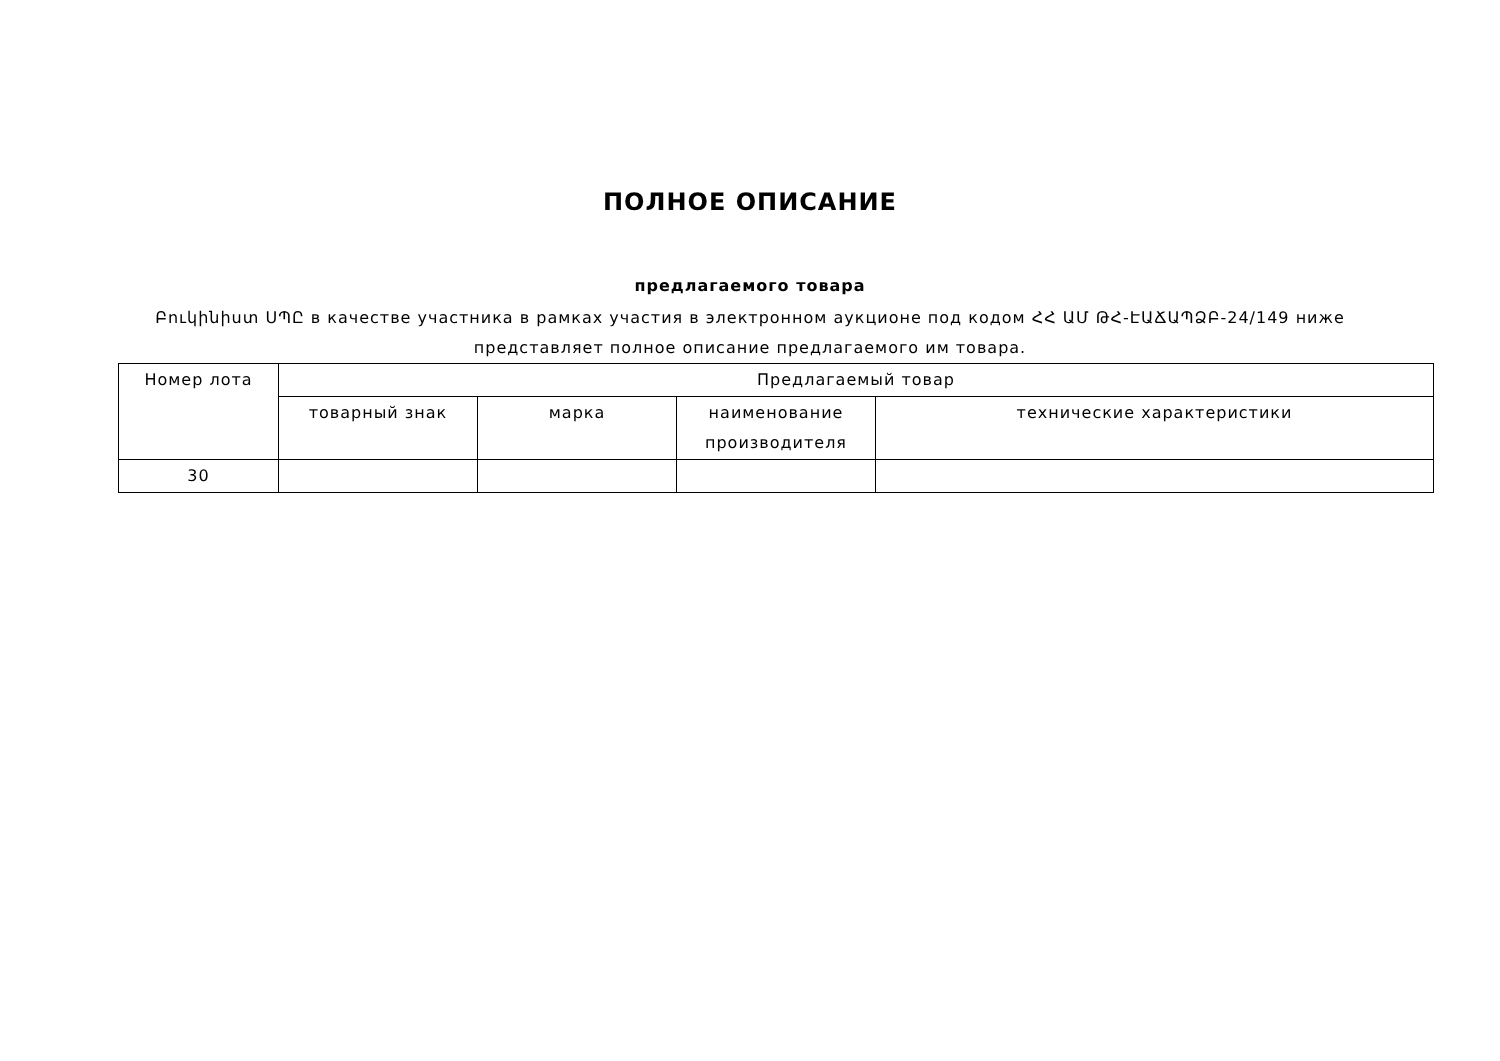ПОЛНОЕ ОПИСАНИЕ
предлагаемого товара
Բուկինիստ ՍՊԸ в качестве участника в рамках участия в электронном аукционе под кодом ՀՀ ԱՄ ԹՀ-ԷԱՃԱՊՁԲ-24/149 ниже представляет полное описание предлагаемого им товара.
| Номер лота | Предлагаемый товар | | | |
| --- | --- | --- | --- | --- |
| | товарный знак | марка | наименование производителя | технические характеристики |
| 30 | | | | |